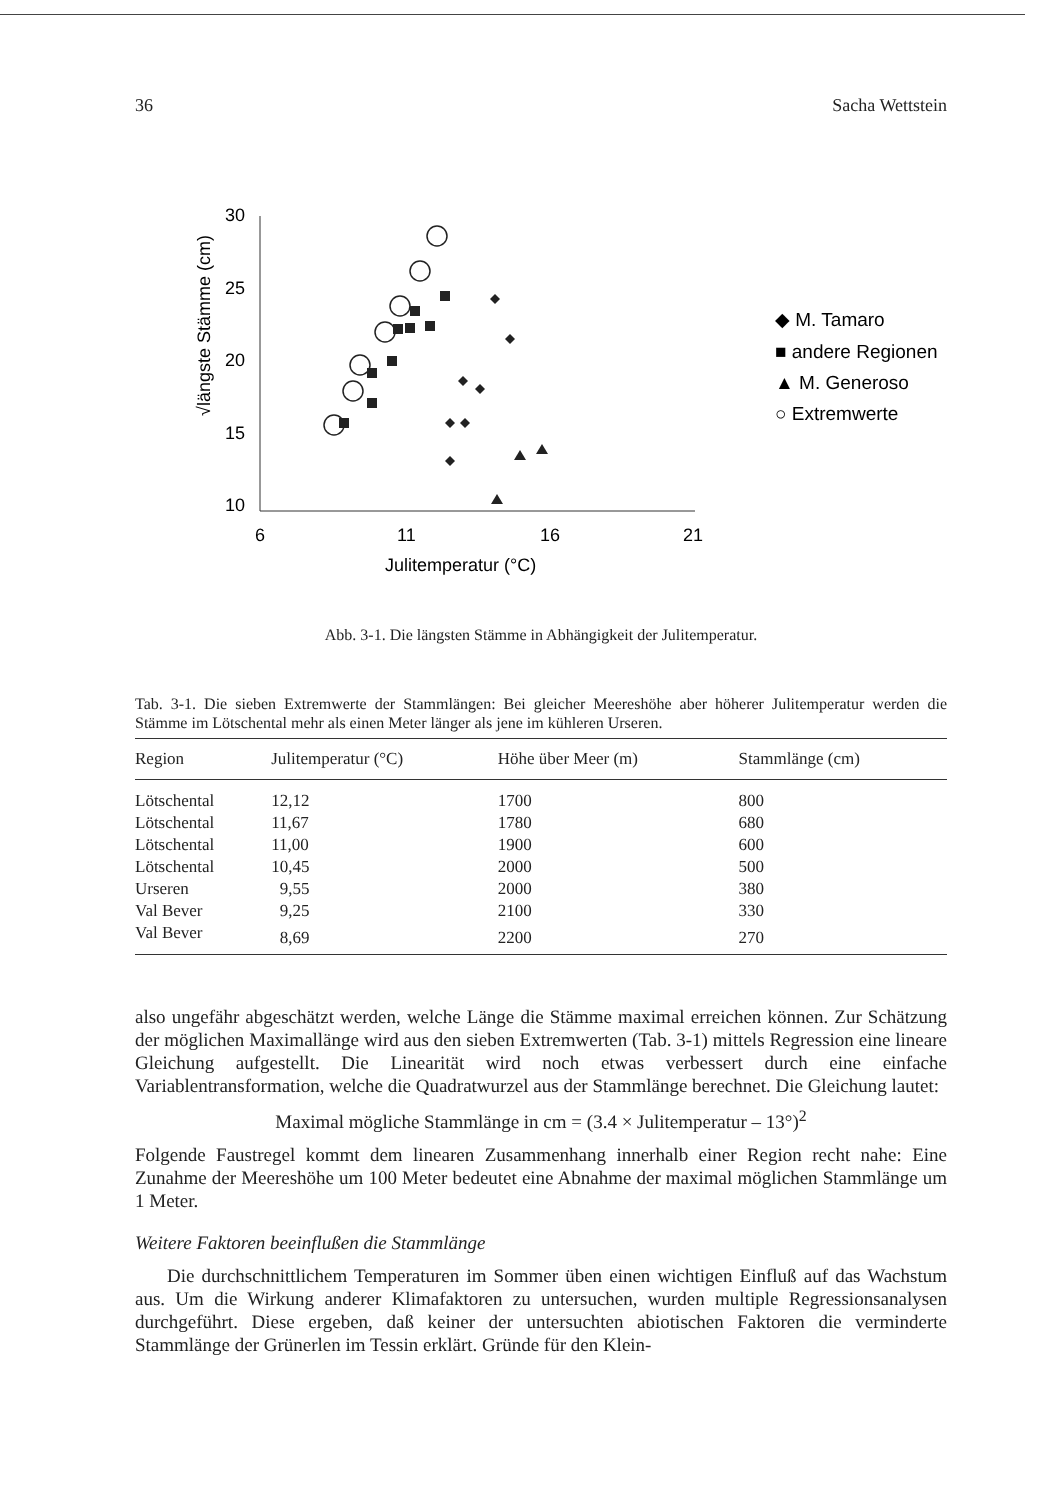36 Sacha Wettstein
30
25
20
15
10
6
11
16
21
Julitemperatur (°C)
√längste Stämme (cm)
◆ M. Tamaro
■ andere Regionen
▲ M. Generoso
○ Extremwerte
Abb. 3-1. Die längsten Stämme in Abhängigkeit der Julitemperatur.
Tab. 3-1. Die sieben Extremwerte der Stammlängen: Bei gleicher Meereshöhe aber höherer Julitemperatur werden die Stämme im Lötschental mehr als einen Meter länger als jene im kühleren Urseren.
| Region | Julitemperatur (°C) | Höhe über Meer (m) | Stammlänge (cm) |
| --- | --- | --- | --- |
| Lötschental | 12,12 | 1700 | 800 |
| Lötschental | 11,67 | 1780 | 680 |
| Lötschental | 11,00 | 1900 | 600 |
| Lötschental | 10,45 | 2000 | 500 |
| Urseren | 9,55 | 2000 | 380 |
| Val Bever | 9,25 | 2100 | 330 |
| Val Bever | 8,69 | 2200 | 270 |
also ungefähr abgeschätzt werden, welche Länge die Stämme maximal erreichen können. Zur Schätzung der möglichen Maximallänge wird aus den sieben Extremwerten (Tab. 3-1) mittels Regression eine lineare Gleichung aufgestellt. Die Linearität wird noch etwas verbessert durch eine einfache Variablentransformation, welche die Quadratwurzel aus der Stammlänge berechnet. Die Gleichung lautet:
Maximal mögliche Stammlänge in cm = (3.4 × Julitemperatur – 13°)<sup>2</sup>
Folgende Faustregel kommt dem linearen Zusammenhang innerhalb einer Region recht nahe: Eine Zunahme der Meereshöhe um 100 Meter bedeutet eine Abnahme der maximal möglichen Stammlänge um 1 Meter.
Weitere Faktoren beeinflußen die Stammlänge
Die durchschnittlichem Temperaturen im Sommer üben einen wichtigen Einfluß auf das Wachstum aus. Um die Wirkung anderer Klimafaktoren zu untersuchen, wurden multiple Regressionsanalysen durchgeführt. Diese ergeben, daß keiner der untersuchten abiotischen Faktoren die verminderte Stammlänge der Grünerlen im Tessin erklärt. Gründe für den Klein-